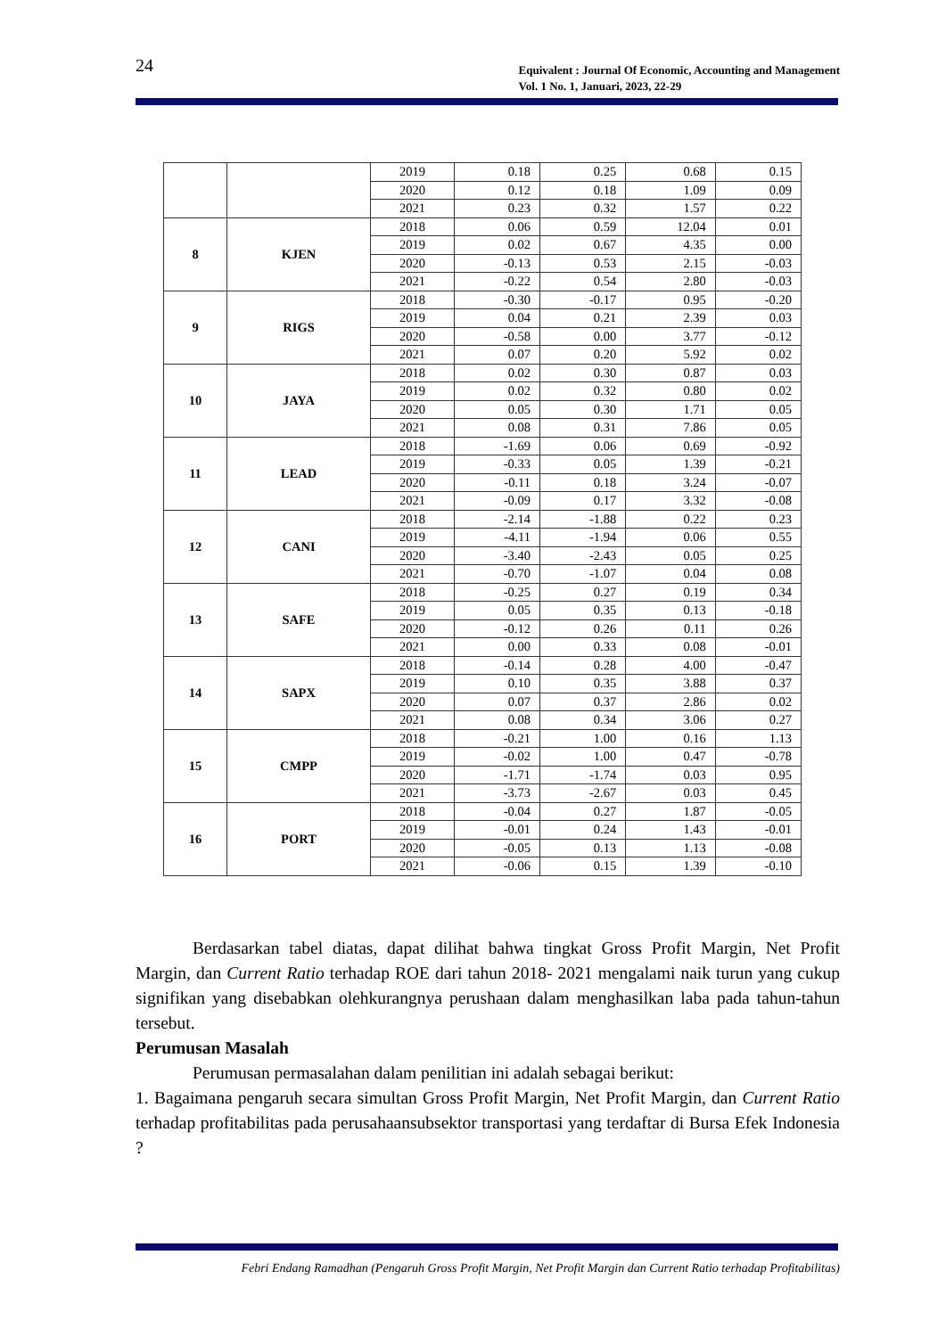24
Equivalent : Journal Of Economic, Accounting and Management
Vol. 1 No. 1, Januari, 2023, 22-29
| | | 2019 | 0.18 | 0.25 | 0.68 | 0.15 |
| | | 2020 | 0.12 | 0.18 | 1.09 | 0.09 |
| | | 2021 | 0.23 | 0.32 | 1.57 | 0.22 |
| 8 | KJEN | 2018 | 0.06 | 0.59 | 12.04 | 0.01 |
| | | 2019 | 0.02 | 0.67 | 4.35 | 0.00 |
| | | 2020 | -0.13 | 0.53 | 2.15 | -0.03 |
| | | 2021 | -0.22 | 0.54 | 2.80 | -0.03 |
| 9 | RIGS | 2018 | -0.30 | -0.17 | 0.95 | -0.20 |
| | | 2019 | 0.04 | 0.21 | 2.39 | 0.03 |
| | | 2020 | -0.58 | 0.00 | 3.77 | -0.12 |
| | | 2021 | 0.07 | 0.20 | 5.92 | 0.02 |
| 10 | JAYA | 2018 | 0.02 | 0.30 | 0.87 | 0.03 |
| | | 2019 | 0.02 | 0.32 | 0.80 | 0.02 |
| | | 2020 | 0.05 | 0.30 | 1.71 | 0.05 |
| | | 2021 | 0.08 | 0.31 | 7.86 | 0.05 |
| 11 | LEAD | 2018 | -1.69 | 0.06 | 0.69 | -0.92 |
| | | 2019 | -0.33 | 0.05 | 1.39 | -0.21 |
| | | 2020 | -0.11 | 0.18 | 3.24 | -0.07 |
| | | 2021 | -0.09 | 0.17 | 3.32 | -0.08 |
| 12 | CANI | 2018 | -2.14 | -1.88 | 0.22 | 0.23 |
| | | 2019 | -4.11 | -1.94 | 0.06 | 0.55 |
| | | 2020 | -3.40 | -2.43 | 0.05 | 0.25 |
| | | 2021 | -0.70 | -1.07 | 0.04 | 0.08 |
| 13 | SAFE | 2018 | -0.25 | 0.27 | 0.19 | 0.34 |
| | | 2019 | 0.05 | 0.35 | 0.13 | -0.18 |
| | | 2020 | -0.12 | 0.26 | 0.11 | 0.26 |
| | | 2021 | 0.00 | 0.33 | 0.08 | -0.01 |
| 14 | SAPX | 2018 | -0.14 | 0.28 | 4.00 | -0.47 |
| | | 2019 | 0.10 | 0.35 | 3.88 | 0.37 |
| | | 2020 | 0.07 | 0.37 | 2.86 | 0.02 |
| | | 2021 | 0.08 | 0.34 | 3.06 | 0.27 |
| 15 | CMPP | 2018 | -0.21 | 1.00 | 0.16 | 1.13 |
| | | 2019 | -0.02 | 1.00 | 0.47 | -0.78 |
| | | 2020 | -1.71 | -1.74 | 0.03 | 0.95 |
| | | 2021 | -3.73 | -2.67 | 0.03 | 0.45 |
| 16 | PORT | 2018 | -0.04 | 0.27 | 1.87 | -0.05 |
| | | 2019 | -0.01 | 0.24 | 1.43 | -0.01 |
| | | 2020 | -0.05 | 0.13 | 1.13 | -0.08 |
| | | 2021 | -0.06 | 0.15 | 1.39 | -0.10 |
Berdasarkan tabel diatas, dapat dilihat bahwa tingkat Gross Profit Margin, Net Profit Margin, dan Current Ratio terhadap ROE dari tahun 2018- 2021 mengalami naik turun yang cukup signifikan yang disebabkan olehkurangnya perushaan dalam menghasilkan laba pada tahun-tahun tersebut.
Perumusan Masalah
Perumusan permasalahan dalam penilitian ini adalah sebagai berikut:
1. Bagaimana pengaruh secara simultan Gross Profit Margin, Net Profit Margin, dan Current Ratio terhadap profitabilitas pada perusahaansubsektor transportasi yang terdaftar di Bursa Efek Indonesia ?
Febri Endang Ramadhan (Pengaruh Gross Profit Margin, Net Profit Margin dan Current Ratio terhadap Profitabilitas)